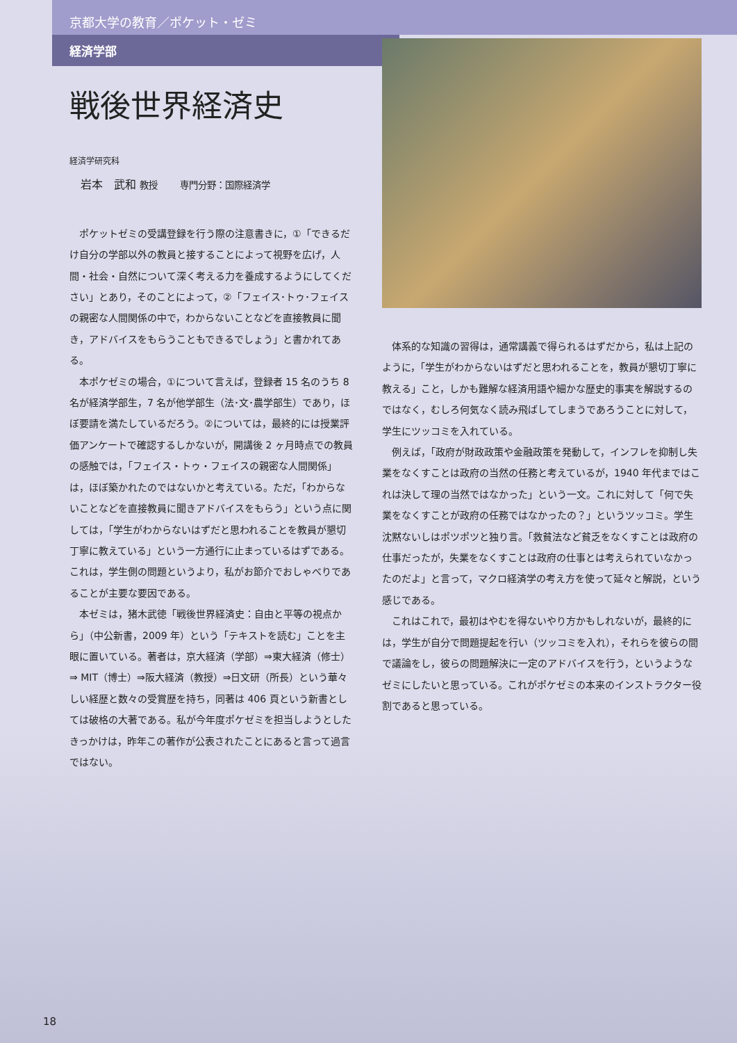京都大学の教育／ポケット・ゼミ
経済学部
戦後世界経済史
経済学研究科
岩本　武和 教授　　専門分野：国際経済学
ポケットゼミの受講登録を行う際の注意書きに，①「できるだけ自分の学部以外の教員と接することによって視野を広げ，人間・社会・自然について深く考える力を養成するようにしてください」とあり，そのことによって，②「フェイス･トゥ･フェイスの親密な人間関係の中で，わからないことなどを直接教員に聞き，アドバイスをもらうこともできるでしょう」と書かれてある。
本ポケゼミの場合，①について言えば，登録者 15 名のうち 8 名が経済学部生，7 名が他学部生（法･文･農学部生）であり，ほぼ要請を満たしているだろう。②については，最終的には授業評価アンケートで確認するしかないが，開講後 2 ヶ月時点での教員の感触では，「フェイス・トゥ・フェイスの親密な人間関係」は，ほぼ築かれたのではないかと考えている。ただ，「わからないことなどを直接教員に聞きアドバイスをもらう」という点に関しては，「学生がわからないはずだと思われることを教員が懇切丁寧に教えている」という一方通行に止まっているはずである。これは，学生側の問題というより，私がお節介でおしゃべりであることが主要な要因である。
本ゼミは，猪木武徳「戦後世界経済史：自由と平等の視点から」（中公新書，2009 年）という「テキストを読む」ことを主眼に置いている。著者は，京大経済（学部）⇒東大経済（修士）⇒ MIT（博士）⇒阪大経済（教授）⇒日文研（所長）という華々しい経歴と数々の受賞歴を持ち，同著は 406 頁という新書としては破格の大著である。私が今年度ポケゼミを担当しようとしたきっかけは，昨年この著作が公表されたことにあると言って過言ではない。
体系的な知識の習得は，通常講義で得られるはずだから，私は上記のように，「学生がわからないはずだと思われることを，教員が懇切丁寧に教える」こと，しかも難解な経済用語や細かな歴史的事実を解説するのではなく，むしろ何気なく読み飛ばしてしまうであろうことに対して，学生にツッコミを入れている。
例えば，「政府が財政政策や金融政策を発動して，インフレを抑制し失業をなくすことは政府の当然の任務と考えているが，1940 年代まではこれは決して理の当然ではなかった」という一文。これに対して「何で失業をなくすことが政府の任務ではなかったの？」というツッコミ。学生沈黙ないしはポツポツと独り言。「救貧法など貧乏をなくすことは政府の仕事だったが，失業をなくすことは政府の仕事とは考えられていなかったのだよ」と言って，マクロ経済学の考え方を使って延々と解説，という感じである。
これはこれで，最初はやむを得ないやり方かもしれないが，最終的には，学生が自分で問題提起を行い（ツッコミを入れ），それらを彼らの間で議論をし，彼らの問題解決に一定のアドバイスを行う，というようなゼミにしたいと思っている。これがポケゼミの本来のインストラクター役割であると思っている。
18